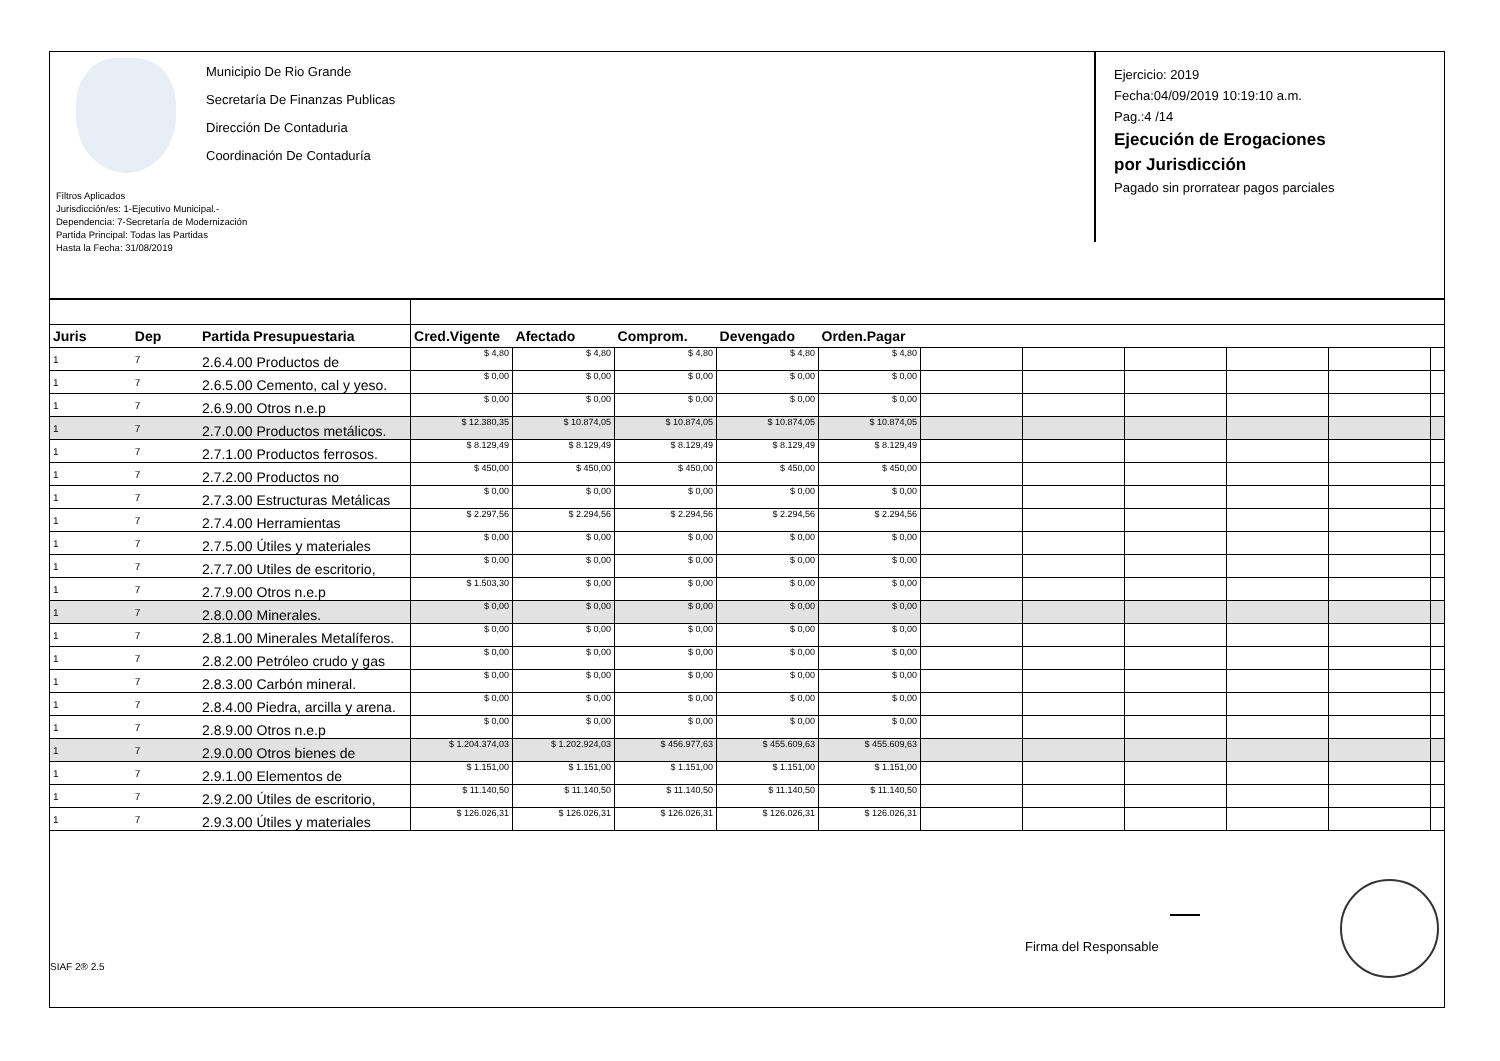Municipio De Rio Grande
Secretaría De Finanzas Publicas
Dirección De Contaduria
Coordinación De Contaduría
Filtros Aplicados
Jurisdicción/es: 1-Ejecutivo Municipal.-
Dependencia: 7-Secretaría de Modernización
Partida Principal: Todas las Partidas
Hasta la Fecha: 31/08/2019
Ejercicio: 2019
Fecha:04/09/2019 10:19:10 a.m.
Pag.:4 /14
Ejecución de Erogaciones
por Jurisdicción
Pagado sin prorratear pagos parciales
| Juris | Dep | Partida Presupuestaria | Cred.Vigente | Afectado | Comprom. | Devengado | Orden.Pagar | | | | | | |
| --- | --- | --- | --- | --- | --- | --- | --- | --- | --- | --- | --- | --- | --- |
| 1 | 7 | 2.6.4.00 Productos de | $ 4,80 | $ 4,80 | $ 4,80 | $ 4,80 | $ 4,80 | | | | | | |
| 1 | 7 | 2.6.5.00 Cemento, cal y yeso. | $ 0,00 | $ 0,00 | $ 0,00 | $ 0,00 | $ 0,00 | | | | | | |
| 1 | 7 | 2.6.9.00 Otros n.e.p | $ 0,00 | $ 0,00 | $ 0,00 | $ 0,00 | $ 0,00 | | | | | | |
| 1 | 7 | 2.7.0.00 Productos metálicos. | $ 12.380,35 | $ 10.874,05 | $ 10.874,05 | $ 10.874,05 | $ 10.874,05 | | | | | | |
| 1 | 7 | 2.7.1.00 Productos ferrosos. | $ 8.129,49 | $ 8.129,49 | $ 8.129,49 | $ 8.129,49 | $ 8.129,49 | | | | | | |
| 1 | 7 | 2.7.2.00 Productos no | $ 450,00 | $ 450,00 | $ 450,00 | $ 450,00 | $ 450,00 | | | | | | |
| 1 | 7 | 2.7.3.00 Estructuras Metálicas | $ 0,00 | $ 0,00 | $ 0,00 | $ 0,00 | $ 0,00 | | | | | | |
| 1 | 7 | 2.7.4.00 Herramientas | $ 2.297,56 | $ 2.294,56 | $ 2.294,56 | $ 2.294,56 | $ 2.294,56 | | | | | | |
| 1 | 7 | 2.7.5.00 Útiles y materiales | $ 0,00 | $ 0,00 | $ 0,00 | $ 0,00 | $ 0,00 | | | | | | |
| 1 | 7 | 2.7.7.00 Utiles de escritorio, | $ 0,00 | $ 0,00 | $ 0,00 | $ 0,00 | $ 0,00 | | | | | | |
| 1 | 7 | 2.7.9.00 Otros n.e.p | $ 1.503,30 | $ 0,00 | $ 0,00 | $ 0,00 | $ 0,00 | | | | | | |
| 1 | 7 | 2.8.0.00 Minerales. | $ 0,00 | $ 0,00 | $ 0,00 | $ 0,00 | $ 0,00 | | | | | | |
| 1 | 7 | 2.8.1.00 Minerales Metalíferos. | $ 0,00 | $ 0,00 | $ 0,00 | $ 0,00 | $ 0,00 | | | | | | |
| 1 | 7 | 2.8.2.00 Petróleo crudo y gas | $ 0,00 | $ 0,00 | $ 0,00 | $ 0,00 | $ 0,00 | | | | | | |
| 1 | 7 | 2.8.3.00 Carbón mineral. | $ 0,00 | $ 0,00 | $ 0,00 | $ 0,00 | $ 0,00 | | | | | | |
| 1 | 7 | 2.8.4.00 Piedra, arcilla y arena. | $ 0,00 | $ 0,00 | $ 0,00 | $ 0,00 | $ 0,00 | | | | | | |
| 1 | 7 | 2.8.9.00 Otros n.e.p | $ 0,00 | $ 0,00 | $ 0,00 | $ 0,00 | $ 0,00 | | | | | | |
| 1 | 7 | 2.9.0.00 Otros bienes de | $ 1.204.374,03 | $ 1.202.924,03 | $ 456.977,63 | $ 455.609,63 | $ 455.609,63 | | | | | | |
| 1 | 7 | 2.9.1.00 Elementos de | $ 1.151,00 | $ 1.151,00 | $ 1.151,00 | $ 1.151,00 | $ 1.151,00 | | | | | | |
| 1 | 7 | 2.9.2.00 Útiles de escritorio, | $ 11.140,50 | $ 11.140,50 | $ 11.140,50 | $ 11.140,50 | $ 11.140,50 | | | | | | |
| 1 | 7 | 2.9.3.00 Útiles y materiales | $ 126.026,31 | $ 126.026,31 | $ 126.026,31 | $ 126.026,31 | $ 126.026,31 | | | | | | |
Firma del Responsable
SIAF 2® 2.5